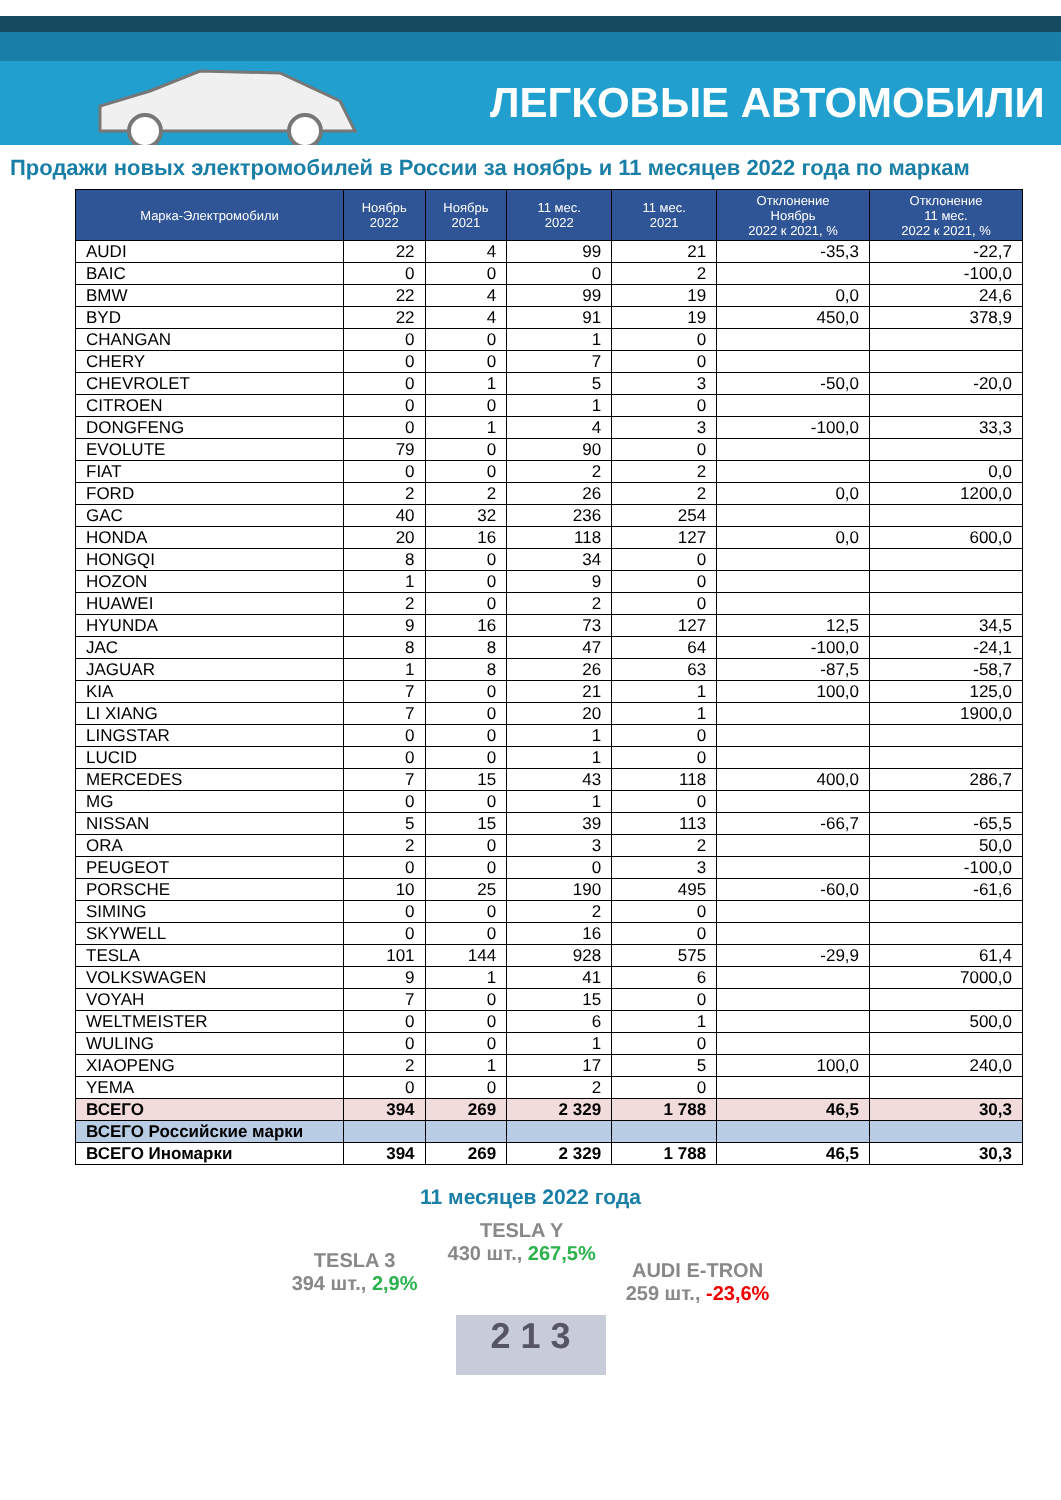ЛЕГКОВЫЕ АВТОМОБИЛИ
Продажи новых электромобилей в России за ноябрь и 11 месяцев 2022 года по маркам
| Марка-Электромобили | Ноябрь 2022 | Ноябрь 2021 | 11 мес. 2022 | 11 мес. 2021 | Отклонение Ноябрь 2022 к 2021, % | Отклонение 11 мес. 2022 к 2021, % |
| --- | --- | --- | --- | --- | --- | --- |
| AUDI | 22 | 4 | 99 | 21 | -35,3 | -22,7 |
| BAIC | 0 | 0 | 0 | 2 | | -100,0 |
| BMW | 22 | 4 | 99 | 19 | 0,0 | 24,6 |
| BYD | 22 | 4 | 91 | 19 | 450,0 | 378,9 |
| CHANGAN | 0 | 0 | 1 | 0 | | |
| CHERY | 0 | 0 | 7 | 0 | | |
| CHEVROLET | 0 | 1 | 5 | 3 | -50,0 | -20,0 |
| CITROEN | 0 | 0 | 1 | 0 | | |
| DONGFENG | 0 | 1 | 4 | 3 | -100,0 | 33,3 |
| EVOLUTE | 79 | 0 | 90 | 0 | | |
| FIAT | 0 | 0 | 2 | 2 | | 0,0 |
| FORD | 2 | 2 | 26 | 2 | 0,0 | 1200,0 |
| GAC | 40 | 32 | 236 | 254 | | |
| HONDA | 20 | 16 | 118 | 127 | 0,0 | 600,0 |
| HONGQI | 8 | 0 | 34 | 0 | | |
| HOZON | 1 | 0 | 9 | 0 | | |
| HUAWEI | 2 | 0 | 2 | 0 | | |
| HYUNDA | 9 | 16 | 73 | 127 | 12,5 | 34,5 |
| JAC | 8 | 8 | 47 | 64 | -100,0 | -24,1 |
| JAGUAR | 1 | 8 | 26 | 63 | -87,5 | -58,7 |
| KIA | 7 | 0 | 21 | 1 | 100,0 | 125,0 |
| LI XIANG | 7 | 0 | 20 | 1 | | 1900,0 |
| LINGSTAR | 0 | 0 | 1 | 0 | | |
| LUCID | 0 | 0 | 1 | 0 | | |
| MERCEDES | 7 | 15 | 43 | 118 | 400,0 | 286,7 |
| MG | 0 | 0 | 1 | 0 | | |
| NISSAN | 5 | 15 | 39 | 113 | -66,7 | -65,5 |
| ORA | 2 | 0 | 3 | 2 | | 50,0 |
| PEUGEOT | 0 | 0 | 0 | 3 | | -100,0 |
| PORSCHE | 10 | 25 | 190 | 495 | -60,0 | -61,6 |
| SIMING | 0 | 0 | 2 | 0 | | |
| SKYWELL | 0 | 0 | 16 | 0 | | |
| TESLA | 101 | 144 | 928 | 575 | -29,9 | 61,4 |
| VOLKSWAGEN | 9 | 1 | 41 | 6 | | 7000,0 |
| VOYAH | 7 | 0 | 15 | 0 | | |
| WELTMEISTER | 0 | 0 | 6 | 1 | | 500,0 |
| WULING | 0 | 0 | 1 | 0 | | |
| XIAOPENG | 2 | 1 | 17 | 5 | 100,0 | 240,0 |
| YEMA | 0 | 0 | 2 | 0 | | |
| ВСЕГО | 394 | 269 | 2 329 | 1 788 | 46,5 | 30,3 |
| ВСЕГО Российские марки | | | | | | |
| ВСЕГО Иномарки | 394 | 269 | 2 329 | 1 788 | 46,5 | 30,3 |
11 месяцев 2022 года
TESLA 3
394 шт., 2,9%
TESLA Y
430 шт., 267,5%
AUDI E-TRON
259 шт., -23,6%
2 1 3